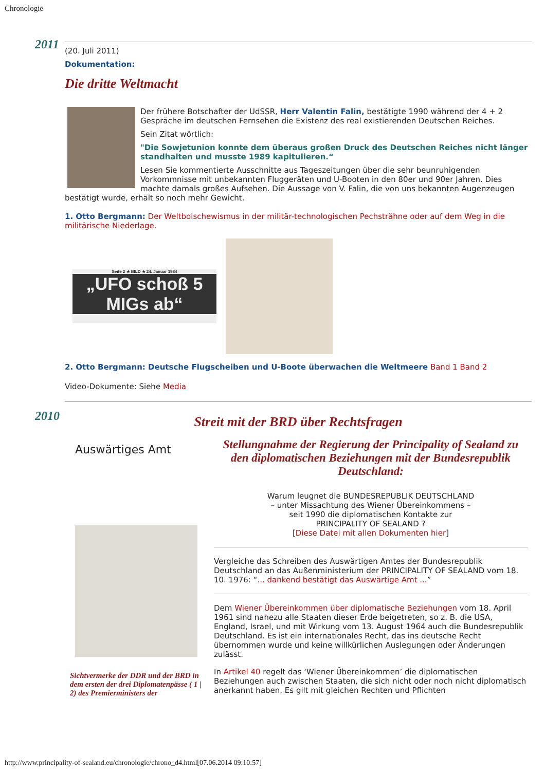Chronologie
2011
(20. Juli 2011)
Dokumentation:
Die dritte Weltmacht
Der frühere Botschafter der UdSSR, Herr Valentin Falin, bestätigte 1990 während der 4 + 2 Gespräche im deutschen Fernsehen die Existenz des real existierenden Deutschen Reiches.
Sein Zitat wörtlich:
"Die Sowjetunion konnte dem überaus großen Druck des Deutschen Reiches nicht länger standhalten und musste 1989 kapitulieren.“
Lesen Sie kommentierte Ausschnitte aus Tageszeitungen über die sehr beunruhigenden Vorkommnisse mit unbekannten Fluggeräten und U-Booten in den 80er und 90er Jahren. Dies machte damals großes Aufsehen. Die Aussage von V. Falin, die von uns bekannten Augenzeugen bestätigt wurde, erhält so noch mehr Gewicht.
1. Otto Bergmann: Der Weltbolschewismus in der militär-technologischen Pechsträhne oder auf dem Weg in die militärische Niederlage.
Seite 2 ★ BILD ★ 24. Januar 1984
„UFO schoß 5 MIGs ab“
2. Otto Bergmann: Deutsche Flugscheiben und U-Boote überwachen die Weltmeere Band 1 Band 2
Video-Dokumente: Siehe Media
2010
Streit mit der BRD über Rechtsfragen
Auswärtiges Amt
Sichtvermerke der DDR und der BRD in dem ersten der drei Diplomatenpässe ( 1 | 2) des Premierministers der
Stellungnahme der Regierung der Principality of Sealand zu den diplomatischen Beziehungen mit der Bundesrepublik Deutschland:
Warum leugnet die BUNDESREPUBLIK DEUTSCHLAND
– unter Missachtung des Wiener Übereinkommens –
seit 1990 die diplomatischen Kontakte zur
PRINCIPALITY OF SEALAND ?
[Diese Datei mit allen Dokumenten hier]
Vergleiche das Schreiben des Auswärtigen Amtes der Bundesrepublik Deutschland an das Außenministerium der PRINCIPALITY OF SEALAND vom 18. 10. 1976: “... dankend bestätigt das Auswärtige Amt ...”
Dem Wiener Übereinkommen über diplomatische Beziehungen vom 18. April 1961 sind nahezu alle Staaten dieser Erde beigetreten, so z. B. die USA, England, Israel, und mit Wirkung vom 13. August 1964 auch die Bundesrepublik Deutschland. Es ist ein internationales Recht, das ins deutsche Recht übernommen wurde und keine willkürlichen Auslegungen oder Änderungen zulässt.
In Artikel 40 regelt das ‘Wiener Übereinkommen’ die diplomatischen Beziehungen auch zwischen Staaten, die sich nicht oder noch nicht diplomatisch anerkannt haben. Es gilt mit gleichen Rechten und Pflichten
http://www.principality-of-sealand.eu/chronologie/chrono_d4.html[07.06.2014 09:10:57]